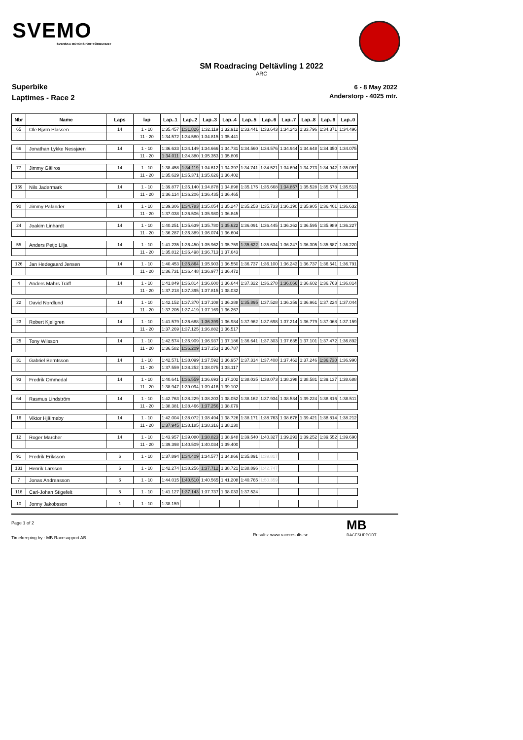SVEMO
SVENSKA MOTORSPORTFÖRBUNDET
SM Roadracing Deltävling 1 2022
ARC
Superbike
Laptimes - Race 2
6 - 8 May 2022
Anderstorp - 4025 mtr.
| Nbr | Name | Laps | lap | Lap..1 | Lap..2 | Lap..3 | Lap..4 | Lap..5 | Lap..6 | Lap..7 | Lap..8 | Lap..9 | Lap..0 |
| --- | --- | --- | --- | --- | --- | --- | --- | --- | --- | --- | --- | --- | --- |
| 65 | Ole Bjørn Plassen | 14 | 1 - 10 | 1:35.457 | 1:31.826 | 1:32.119 | 1:32.912 | 1:33.441 | 1:33.643 | 1:34.243 | 1:33.796 | 1:34.371 | 1:34.496 |
| | | | 11 - 20 | 1:34.572 | 1:34.580 | 1:34.815 | 1:35.441 | | | | | | |
| 66 | Jonathan Lykke Nessjøen | 14 | 1 - 10 | 1:36.633 | 1:34.149 | 1:34.666 | 1:34.731 | 1:34.560 | 1:34.576 | 1:34.944 | 1:34.648 | 1:34.350 | 1:34.075 |
| | | | 11 - 20 | 1:34.011 | 1:34.380 | 1:35.353 | 1:35.809 | | | | | | |
| 77 | Jimmy Gällros | 14 | 1 - 10 | 1:38.458 | 1:34.119 | 1:34.612 | 1:34.397 | 1:34.741 | 1:34.521 | 1:34.694 | 1:34.273 | 1:34.942 | 1:35.057 |
| | | | 11 - 20 | 1:35.629 | 1:35.371 | 1:35.626 | 1:36.402 | | | | | | |
| 169 | Nils Jadermark | 14 | 1 - 10 | 1:39.877 | 1:35.140 | 1:34.878 | 1:34.898 | 1:35.175 | 1:35.668 | 1:34.857 | 1:35.528 | 1:35.578 | 1:35.513 |
| | | | 11 - 20 | 1:36.114 | 1:36.206 | 1:36.435 | 1:36.465 | | | | | | |
| 90 | Jimmy Palander | 14 | 1 - 10 | 1:39.306 | 1:34.783 | 1:35.054 | 1:35.247 | 1:35.253 | 1:35.733 | 1:36.190 | 1:35.905 | 1:36.401 | 1:36.632 |
| | | | 11 - 20 | 1:37.038 | 1:36.506 | 1:35.980 | 1:36.845 | | | | | | |
| 24 | Joakim Linhardt | 14 | 1 - 10 | 1:40.251 | 1:35.639 | 1:35.780 | 1:35.622 | 1:36.091 | 1:36.445 | 1:36.362 | 1:36.595 | 1:35.989 | 1:36.227 |
| | | | 11 - 20 | 1:36.287 | 1:36.389 | 1:36.074 | 1:36.604 | | | | | | |
| 55 | Anders Petjo Lilja | 14 | 1 - 10 | 1:41.235 | 1:36.450 | 1:35.962 | 1:35.759 | 1:35.622 | 1:35.634 | 1:36.247 | 1:36.305 | 1:35.687 | 1:36.220 |
| | | | 11 - 20 | 1:35.812 | 1:36.498 | 1:36.713 | 1:37.643 | | | | | | |
| 126 | Jan Hedegaard Jensen | 14 | 1 - 10 | 1:40.453 | 1:35.864 | 1:35.903 | 1:36.550 | 1:36.737 | 1:36.100 | 1:36.243 | 1:36.737 | 1:36.541 | 1:36.791 |
| | | | 11 - 20 | 1:36.731 | 1:36.448 | 1:36.977 | 1:36.472 | | | | | | |
| 4 | Anders Mahrs Träff | 14 | 1 - 10 | 1:41.849 | 1:36.814 | 1:36.600 | 1:36.644 | 1:37.322 | 1:36.278 | 1:36.066 | 1:36.602 | 1:36.763 | 1:36.814 |
| | | | 11 - 20 | 1:37.218 | 1:37.395 | 1:37.815 | 1:38.032 | | | | | | |
| 22 | David Nordlund | 14 | 1 - 10 | 1:42.152 | 1:37.370 | 1:37.108 | 1:36.388 | 1:35.895 | 1:37.528 | 1:36.359 | 1:36.961 | 1:37.224 | 1:37.044 |
| | | | 11 - 20 | 1:37.205 | 1:37.419 | 1:37.169 | 1:36.267 | | | | | | |
| 23 | Robert Kjellgren | 14 | 1 - 10 | 1:41.579 | 1:36.688 | 1:36.399 | 1:36.984 | 1:37.962 | 1:37.698 | 1:37.214 | 1:36.779 | 1:37.068 | 1:37.159 |
| | | | 11 - 20 | 1:37.269 | 1:37.125 | 1:36.882 | 1:36.517 | | | | | | |
| 25 | Tony Wilsson | 14 | 1 - 10 | 1:42.574 | 1:36.909 | 1:36.937 | 1:37.186 | 1:36.641 | 1:37.303 | 1:37.635 | 1:37.101 | 1:37.472 | 1:36.892 |
| | | | 11 - 20 | 1:36.582 | 1:36.209 | 1:37.153 | 1:36.787 | | | | | | |
| 31 | Gabriel Berntsson | 14 | 1 - 10 | 1:42.571 | 1:38.099 | 1:37.592 | 1:36.957 | 1:37.314 | 1:37.408 | 1:37.462 | 1:37.246 | 1:36.730 | 1:36.990 |
| | | | 11 - 20 | 1:37.559 | 1:38.252 | 1:38.075 | 1:38.117 | | | | | | |
| 93 | Fredrik Ommedal | 14 | 1 - 10 | 1:40.641 | 1:36.559 | 1:36.693 | 1:37.102 | 1:38.035 | 1:38.073 | 1:38.398 | 1:38.581 | 1:39.137 | 1:38.688 |
| | | | 11 - 20 | 1:38.947 | 1:39.094 | 1:39.416 | 1:39.102 | | | | | | |
| 64 | Rasmus Lindström | 14 | 1 - 10 | 1:42.763 | 1:38.229 | 1:38.203 | 1:38.052 | 1:38.162 | 1:37.934 | 1:38.534 | 1:39.224 | 1:38.816 | 1:38.511 |
| | | | 11 - 20 | 1:38.381 | 1:38.466 | 1:37.256 | 1:38.079 | | | | | | |
| 16 | Viktor Hjälmeby | 14 | 1 - 10 | 1:42.004 | 1:38.072 | 1:38.494 | 1:38.726 | 1:38.171 | 1:38.763 | 1:38.678 | 1:39.421 | 1:38.814 | 1:38.212 |
| | | | 11 - 20 | 1:37.945 | 1:38.185 | 1:38.316 | 1:38.130 | | | | | | |
| 12 | Roger Marcher | 14 | 1 - 10 | 1:43.957 | 1:39.080 | 1:38.823 | 1:38.948 | 1:39.540 | 1:40.327 | 1:39.293 | 1:39.252 | 1:39.552 | 1:39.690 |
| | | | 11 - 20 | 1:39.398 | 1:40.509 | 1:40.034 | 1:39.400 | | | | | | |
| 91 | Fredrik Eriksson | 6 | 1 - 10 | 1:37.894 | 1:34.409 | 1:34.577 | 1:34.866 | 1:35.891 | 1:39.817 | | | | |
| 131 | Henrik Larsson | 6 | 1 - 10 | 1:42.274 | 1:38.256 | 1:37.712 | 1:38.721 | 1:38.896 | 1:42.747 | | | | |
| 7 | Jonas Andreasson | 6 | 1 - 10 | 1:44.015 | 1:40.510 | 1:40.565 | 1:41.208 | 1:40.765 | 1:50.359 | | | | |
| 116 | Carl-Johan Stigefelt | 5 | 1 - 10 | 1:41.127 | 1:37.143 | 1:37.737 | 1:38.033 | 1:37.524 | | | | | |
| 10 | Jonny Jakobsson | 1 | 1 - 10 | 1:38.159 | | | | | | | | | |
Page 1 of 2
Timekeeping by : MB Racesupport AB
Results: www.raceresults.se
MB
RACESUPPORT